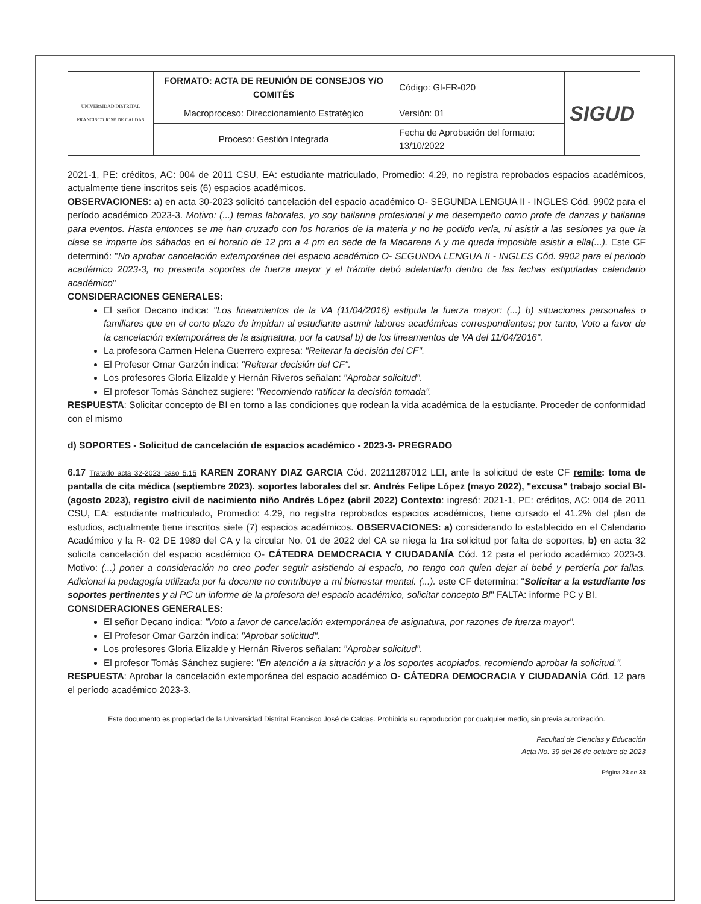| UNIVERSIDAD DISTRITAL FRANCISCO JOSÉ DE CALDAS | FORMATO: ACTA DE REUNIÓN DE CONSEJOS Y/O COMITÉS | Código: GI-FR-020 | SIGUD |
| | Macroproceso: Direccionamiento Estratégico | Versión: 01 | |
| | Proceso: Gestión Integrada | Fecha de Aprobación del formato: 13/10/2022 | |
2021-1, PE: créditos, AC: 004 de 2011 CSU, EA: estudiante matriculado, Promedio: 4.29, no registra reprobados espacios académicos, actualmente tiene inscritos seis (6) espacios académicos.
OBSERVACIONES: a) en acta 30-2023 solicitó cancelación del espacio académico O- SEGUNDA LENGUA II - INGLES Cód. 9902 para el período académico 2023-3. Motivo: (...) temas laborales, yo soy bailarina profesional y me desempeño como profe de danzas y bailarina para eventos. Hasta entonces se me han cruzado con los horarios de la materia y no he podido verla, ni asistir a las sesiones ya que la clase se imparte los sábados en el horario de 12 pm a 4 pm en sede de la Macarena A y me queda imposible asistir a ella(...). Este CF determinó: "No aprobar cancelación extemporánea del espacio académico O- SEGUNDA LENGUA II - INGLES Cód. 9902 para el periodo académico 2023-3, no presenta soportes de fuerza mayor y el trámite debó adelantarlo dentro de las fechas estipuladas calendario académico"
CONSIDERACIONES GENERALES:
El señor Decano indica: "Los lineamientos de la VA (11/04/2016) estipula la fuerza mayor: (...) b) situaciones personales o familiares que en el corto plazo de impidan al estudiante asumir labores académicas correspondientes; por tanto, Voto a favor de la cancelación extemporánea de la asignatura, por la causal b) de los lineamientos de VA del 11/04/2016".
La profesora Carmen Helena Guerrero expresa: "Reiterar la decisión del CF".
El Profesor Omar Garzón indica: "Reiterar decisión del CF".
Los profesores Gloria Elizalde y Hernán Riveros señalan: "Aprobar solicitud".
El profesor Tomás Sánchez sugiere: "Recomiendo ratificar la decisión tomada".
RESPUESTA: Solicitar concepto de BI en torno a las condiciones que rodean la vida académica de la estudiante. Proceder de conformidad con el mismo
d) SOPORTES - Solicitud de cancelación de espacios académico - 2023-3- PREGRADO
6.17 Tratado acta 32-2023 caso 5.15 KAREN ZORANY DIAZ GARCIA Cód. 20211287012 LEI, ante la solicitud de este CF remite: toma de pantalla de cita médica (septiembre 2023). soportes laborales del sr. Andrés Felipe López (mayo 2022), "excusa" trabajo social BI- (agosto 2023), registro civil de nacimiento niño Andrés López (abril 2022) Contexto: ingresó: 2021-1, PE: créditos, AC: 004 de 2011 CSU, EA: estudiante matriculado, Promedio: 4.29, no registra reprobados espacios académicos, tiene cursado el 41.2% del plan de estudios, actualmente tiene inscritos siete (7) espacios académicos. OBSERVACIONES: a) considerando lo establecido en el Calendario Académico y la R- 02 DE 1989 del CA y la circular No. 01 de 2022 del CA se niega la 1ra solicitud por falta de soportes, b) en acta 32 solicita cancelación del espacio académico O- CÁTEDRA DEMOCRACIA Y CIUDADANÍA Cód. 12 para el período académico 2023-3. Motivo: (...) poner a consideración no creo poder seguir asistiendo al espacio, no tengo con quien dejar al bebé y perdería por fallas. Adicional la pedagogía utilizada por la docente no contribuye a mi bienestar mental. (...). este CF determina: "Solicitar a la estudiante los soportes pertinentes y al PC un informe de la profesora del espacio académico, solicitar concepto BI" FALTA: informe PC y BI.
CONSIDERACIONES GENERALES:
El señor Decano indica: "Voto a favor de cancelación extemporánea de asignatura, por razones de fuerza mayor".
El Profesor Omar Garzón indica: "Aprobar solicitud".
Los profesores Gloria Elizalde y Hernán Riveros señalan: "Aprobar solicitud".
El profesor Tomás Sánchez sugiere: "En atención a la situación y a los soportes acopiados, recomiendo aprobar la solicitud.".
RESPUESTA: Aprobar la cancelación extemporánea del espacio académico O- CÁTEDRA DEMOCRACIA Y CIUDADANÍA Cód. 12 para el período académico 2023-3.
Este documento es propiedad de la Universidad Distrital Francisco José de Caldas. Prohibida su reproducción por cualquier medio, sin previa autorización.
Facultad de Ciencias y Educación
Acta No. 39 del 26 de octubre de 2023
Página 23 de 33